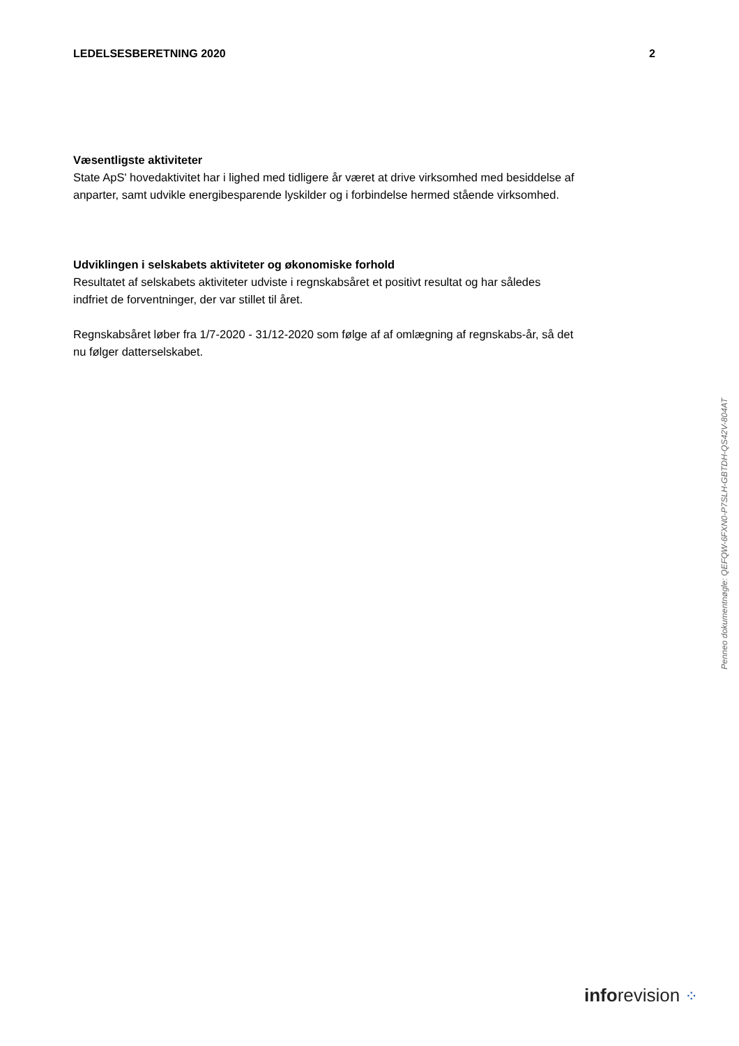LEDELSESBERETNING 2020 2
Væsentligste aktiviteter
State ApS' hovedaktivitet har i lighed med tidligere år været at drive virksomhed med besiddelse af anparter, samt udvikle energibesparende lyskilder og i forbindelse hermed stående virksomhed.
Udviklingen i selskabets aktiviteter og økonomiske forhold
Resultatet af selskabets aktiviteter udviste i regnskabsåret et positivt resultat og har således indfriet de forventninger, der var stillet til året.
Regnskabsåret løber fra 1/7-2020 - 31/12-2020 som følge af af omlægning af regnskabs-år, så det nu følger datterselskabet.
Penneo dokumentnøgle: QEFQW-6FXN0-P7SLH-GBTDH-QS42V-804AT
inforevision ⁘